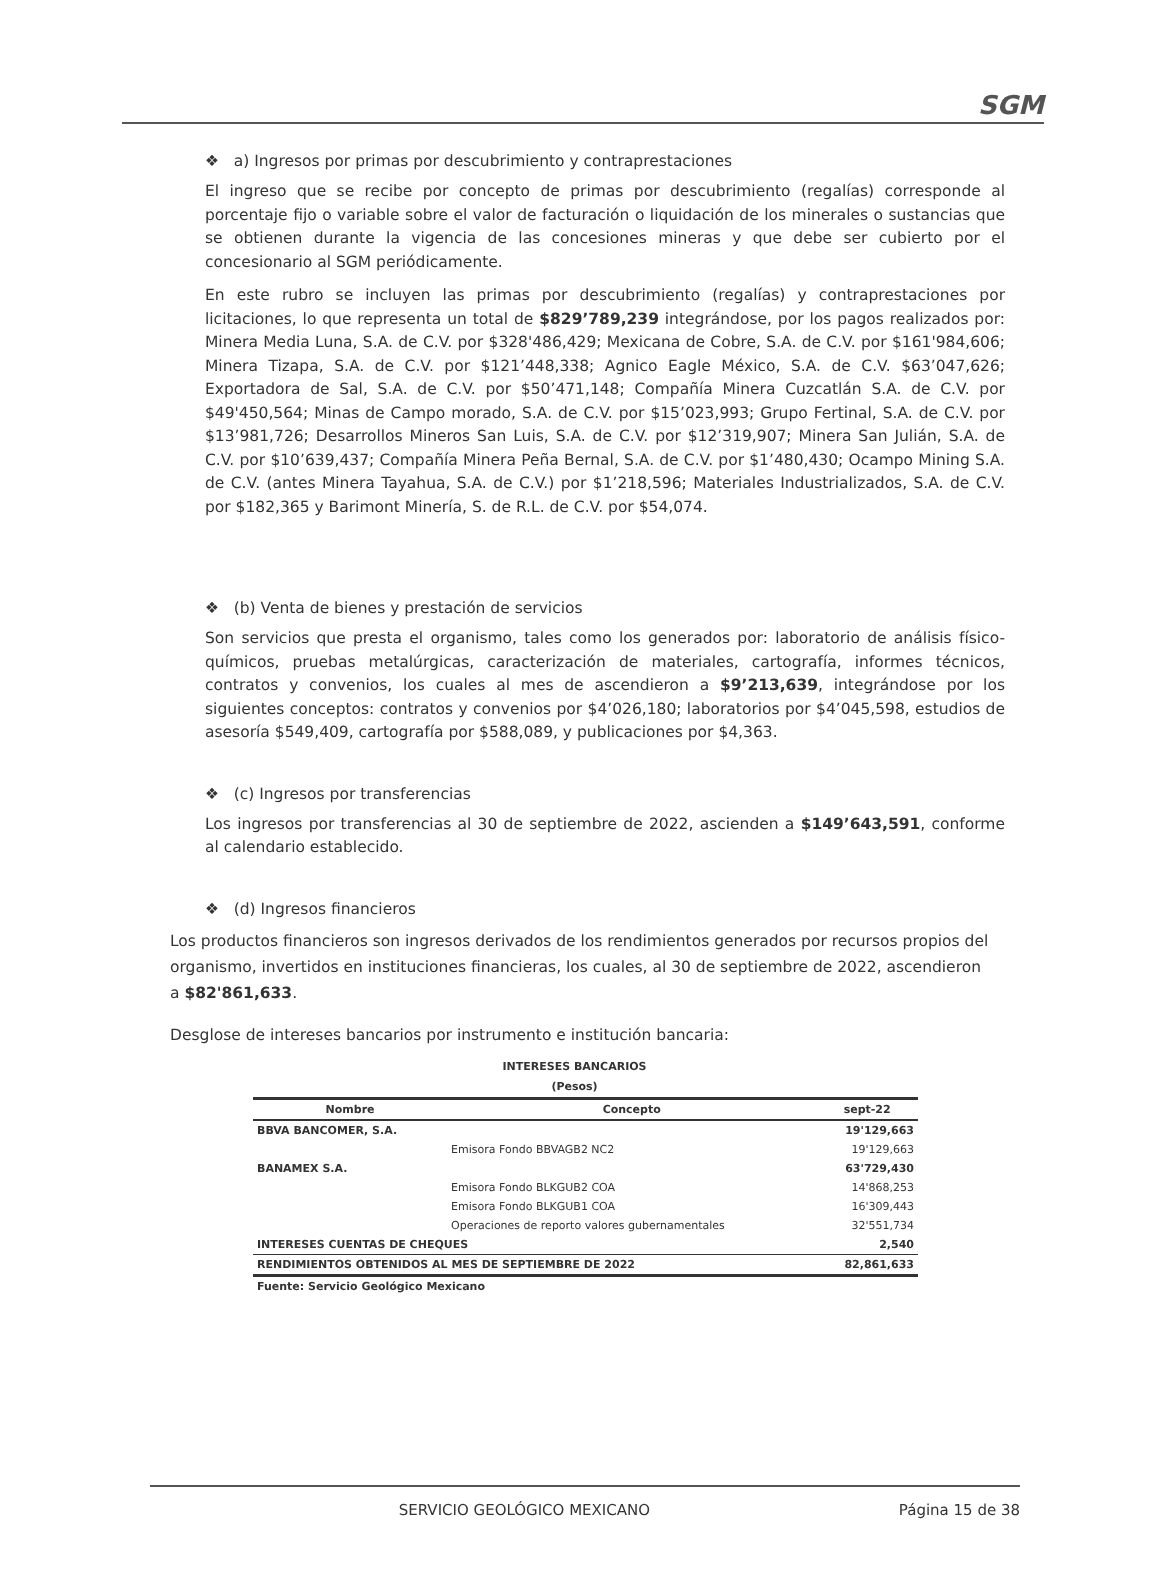SGM
❖ a) Ingresos por primas por descubrimiento y contraprestaciones
El ingreso que se recibe por concepto de primas por descubrimiento (regalías) corresponde al porcentaje fijo o variable sobre el valor de facturación o liquidación de los minerales o sustancias que se obtienen durante la vigencia de las concesiones mineras y que debe ser cubierto por el concesionario al SGM periódicamente.
En este rubro se incluyen las primas por descubrimiento (regalías) y contraprestaciones por licitaciones, lo que representa un total de $829’789,239 integrándose, por los pagos realizados por: Minera Media Luna, S.A. de C.V. por $328'486,429; Mexicana de Cobre, S.A. de C.V. por $161'984,606; Minera Tizapa, S.A. de C.V. por $121’448,338; Agnico Eagle México, S.A. de C.V. $63’047,626; Exportadora de Sal, S.A. de C.V. por $50’471,148; Compañía Minera Cuzcatlán S.A. de C.V. por $49'450,564; Minas de Campo morado, S.A. de C.V. por $15’023,993; Grupo Fertinal, S.A. de C.V. por $13’981,726; Desarrollos Mineros San Luis, S.A. de C.V. por $12’319,907; Minera San Julián, S.A. de C.V. por $10’639,437; Compañía Minera Peña Bernal, S.A. de C.V. por $1’480,430; Ocampo Mining S.A. de C.V. (antes Minera Tayahua, S.A. de C.V.) por $1’218,596; Materiales Industrializados, S.A. de C.V. por $182,365 y Barimont Minería, S. de R.L. de C.V. por $54,074.
❖ (b) Venta de bienes y prestación de servicios
Son servicios que presta el organismo, tales como los generados por: laboratorio de análisis físico-químicos, pruebas metalúrgicas, caracterización de materiales, cartografía, informes técnicos, contratos y convenios, los cuales al mes de ascendieron a $9’213,639, integrándose por los siguientes conceptos: contratos y convenios por $4’026,180; laboratorios por $4’045,598, estudios de asesoría $549,409, cartografía por $588,089, y publicaciones por $4,363.
❖ (c) Ingresos por transferencias
Los ingresos por transferencias al 30 de septiembre de 2022, ascienden a $149’643,591, conforme al calendario establecido.
❖ (d) Ingresos financieros
Los productos financieros son ingresos derivados de los rendimientos generados por recursos propios del organismo, invertidos en instituciones financieras, los cuales, al 30 de septiembre de 2022, ascendieron a $82'861,633.
Desglose de intereses bancarios por instrumento e institución bancaria:
INTERESES BANCARIOS
(Pesos)
| Nombre | Concepto | sept-22 |
| --- | --- | --- |
| BBVA BANCOMER, S.A. | | 19'129,663 |
| | Emisora Fondo BBVAGB2 NC2 | 19'129,663 |
| BANAMEX S.A. | | 63'729,430 |
| | Emisora Fondo BLKGUB2 COA | 14'868,253 |
| | Emisora Fondo BLKGUB1 COA | 16'309,443 |
| | Operaciones de reporto valores gubernamentales | 32'551,734 |
| INTERESES CUENTAS DE CHEQUES | | 2,540 |
| RENDIMIENTOS OBTENIDOS AL MES DE SEPTIEMBRE DE 2022 | | 82,861,633 |
| Fuente: Servicio Geológico Mexicano | | |
SERVICIO GEOLÓGICO MEXICANO Página 15 de 38